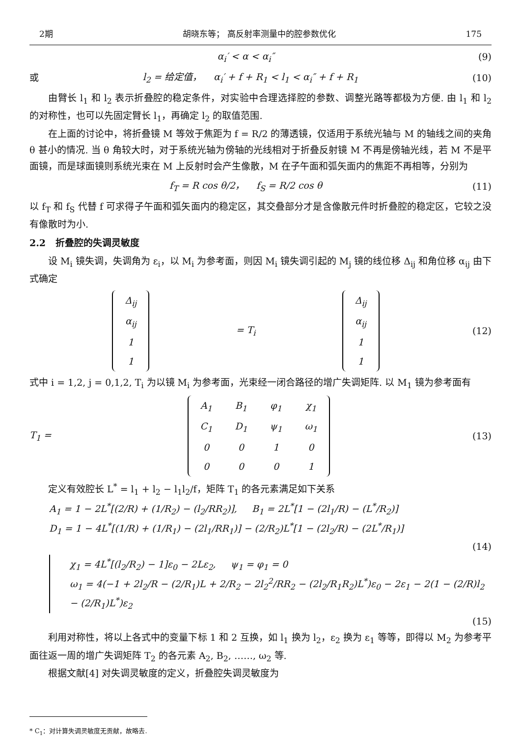2期 胡晓东等； 高反射率测量中的腔参数优化 175
α<sub>i</sub>′ < α < α<sub>i</sub>″ (9)
或
l<sub>2</sub> = 给定值， α<sub>i</sub>′ + f + R<sub>1</sub> < l<sub>1</sub> < α<sub>i</sub>″ + f + R<sub>1</sub>
(10)
由臂长 l<sub>1</sub> 和 l<sub>2</sub> 表示折叠腔的稳定条件，对实验中合理选择腔的参数、调整光路等都极为方便. 由 l<sub>1</sub> 和 l<sub>2</sub> 的对称性，也可以先固定臂长 l<sub>1</sub>，再确定 l<sub>2</sub> 的取值范围.
在上面的讨论中，将折叠镜 M 等效于焦距为 f = R/2 的薄透镜，仅适用于系统光轴与 M 的轴线之间的夹角 θ 甚小的情况. 当 θ 角较大时，对于系统光轴为傍轴的光线相对于折叠反射镜 M 不再是傍轴光线，若 M 不是平面镜，而是球面镜则系统光束在 M 上反射时会产生像散，M 在子午面和弧矢面内的焦距不再相等，分别为
f<sub>T</sub> = R cos θ/2， f<sub>S</sub> = R/2 cos θ
(11)
以 f<sub>T</sub> 和 f<sub>S</sub> 代替 f 可求得子午面和弧矢面内的稳定区，其交叠部分才是含像散元件时折叠腔的稳定区，它较之没有像散时为小.
2.2 折叠腔的失调灵敏度
设 M<sub>i</sub> 镜失调，失调角为 ε<sub>i</sub>，以 M<sub>i</sub> 为参考面，则因 M<sub>i</sub> 镜失调引起的 M<sub>j</sub> 镜的线位移 Δ<sub>ij</sub> 和角位移 α<sub>ij</sub> 由下式确定
| Δ<sub>ij</sub> |
| α<sub>ij</sub> |
| 1 |
| 1 |
= T<sub>i</sub>
| Δ<sub>ij</sub> |
| α<sub>ij</sub> |
| 1 |
| 1 |
(12)
式中 i = 1,2, j = 0,1,2, T<sub>i</sub> 为以镜 M<sub>i</sub> 为参考面，光束经一闭合路径的增广失调矩阵. 以 M<sub>1</sub> 镜为参考面有
T<sub>1</sub> =
| A<sub>1</sub> | B<sub>1</sub> | φ<sub>1</sub> | χ<sub>1</sub> |
| C<sub>1</sub> | D<sub>1</sub> | ψ<sub>1</sub> | ω<sub>1</sub> |
| 0 | 0 | 1 | 0 |
| 0 | 0 | 0 | 1 |
(13)
定义有效腔长 L<sup>*</sup> = l<sub>1</sub> + l<sub>2</sub> − l<sub>1</sub>l<sub>2</sub>/f，矩阵 T<sub>1</sub> 的各元素满足如下关系
A<sub>1</sub> = 1 − 2L<sup>*</sup>[(2/R) + (1/R<sub>2</sub>) − (l<sub>2</sub>/RR<sub>2</sub>)], B<sub>1</sub> = 2L<sup>*</sup>[1 − (2l<sub>1</sub>/R) − (L<sup>*</sup>/R<sub>2</sub>)]
D<sub>1</sub> = 1 − 4L<sup>*</sup>[(1/R) + (1/R<sub>1</sub>) − (2l<sub>1</sub>/RR<sub>1</sub>)] − (2/R<sub>2</sub>)L<sup>*</sup>[1 − (2l<sub>2</sub>/R) − (2L<sup>*</sup>/R<sub>1</sub>)]
(14)
χ<sub>1</sub> = 4L<sup>*</sup>[(l<sub>2</sub>/R<sub>2</sub>) − 1]ε<sub>0</sub> − 2Lε<sub>2</sub>, ψ<sub>1</sub> = φ<sub>1</sub> = 0
ω<sub>1</sub> = 4(−1 + 2l<sub>2</sub>/R − (2/R<sub>1</sub>)L + 2/R<sub>2</sub> − 2l<sub>2</sub><sup>2</sup>/RR<sub>2</sub> − (2l<sub>2</sub>/R<sub>1</sub>R<sub>2</sub>)L<sup>*</sup>)ε<sub>0</sub> − 2ε<sub>1</sub> − 2(1 − (2/R)l<sub>2</sub> − (2/R<sub>1</sub>)L<sup>*</sup>)ε<sub>2</sub>
(15)
利用对称性，将以上各式中的变量下标 1 和 2 互换，如 l<sub>1</sub> 换为 l<sub>2</sub>，ε<sub>2</sub> 换为 ε<sub>1</sub> 等等，即得以 M<sub>2</sub> 为参考平面往返一周的增广失调矩阵 T<sub>2</sub> 的各元素 A<sub>2</sub>, B<sub>2</sub>, ……, ω<sub>2</sub> 等.
根据文献[4] 对失调灵敏度的定义，折叠腔失调灵敏度为
* C<sub>1</sub>：对计算失调灵敏度无贡献，故略去.